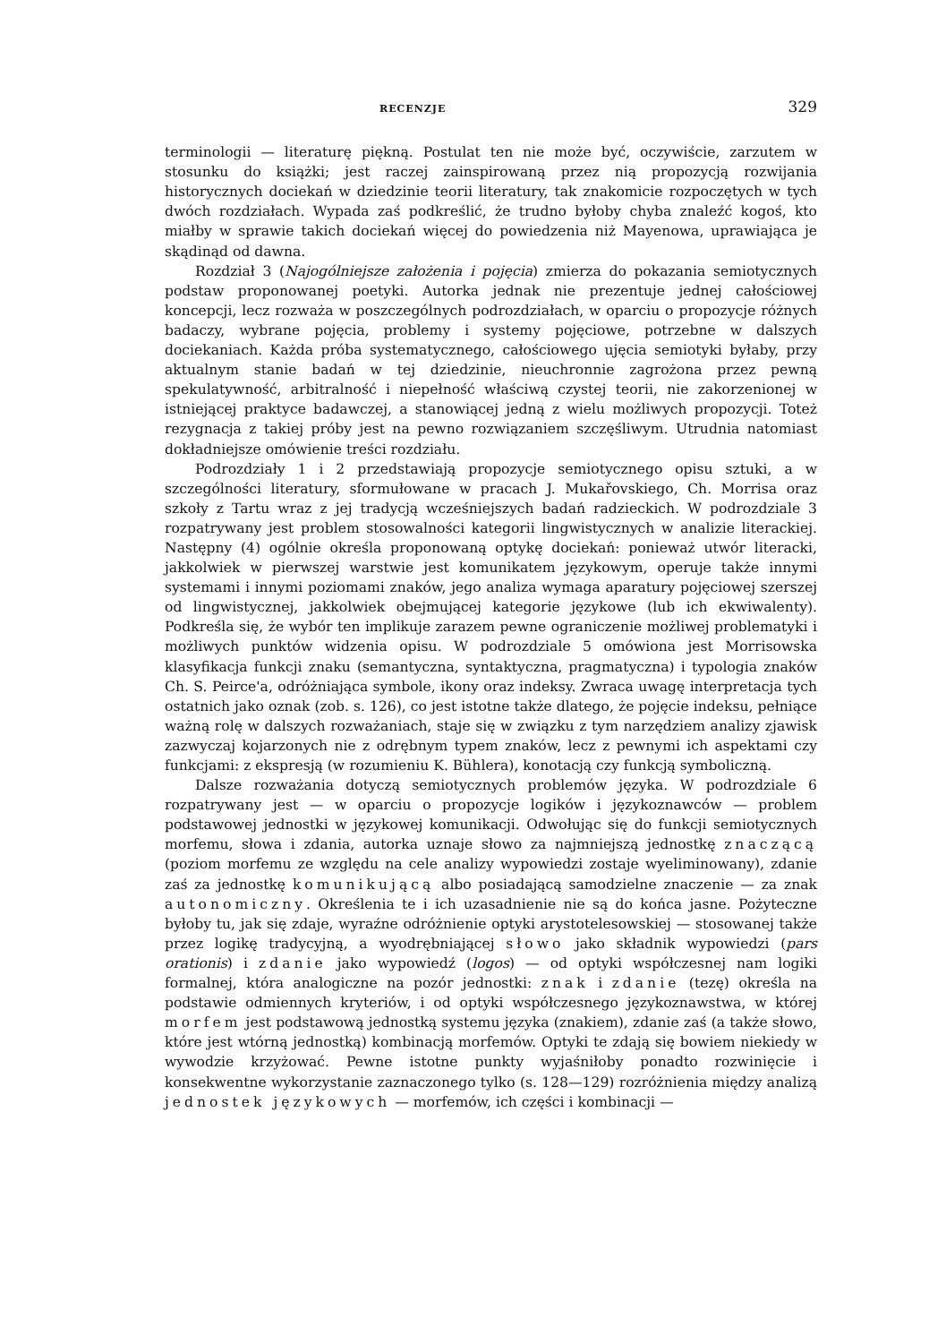RECENZJE 329
terminologii — literaturę piękną. Postulat ten nie może być, oczywiście, zarzutem w stosunku do książki; jest raczej zainspirowaną przez nią propozycją rozwijania historycznych dociekań w dziedzinie teorii literatury, tak znakomicie rozpoczętych w tych dwóch rozdziałach. Wypada zaś podkreślić, że trudno byłoby chyba znaleźć kogoś, kto miałby w sprawie takich dociekań więcej do powiedzenia niż Mayenowa, uprawiająca je skądinąd od dawna.
Rozdział 3 (Najogólniejsze założenia i pojęcia) zmierza do pokazania semiotycznych podstaw proponowanej poetyki. Autorka jednak nie prezentuje jednej całościowej koncepcji, lecz rozważa w poszczególnych podrozdziałach, w oparciu o propozycje różnych badaczy, wybrane pojęcia, problemy i systemy pojęciowe, potrzebne w dalszych dociekaniach. Każda próba systematycznego, całościowego ujęcia semiotyki byłaby, przy aktualnym stanie badań w tej dziedzinie, nieuchronnie zagrożona przez pewną spekulatywność, arbitralność i niepełność właściwą czystej teorii, nie zakorzenionej w istniejącej praktyce badawczej, a stanowiącej jedną z wielu możliwych propozycji. Toteż rezygnacja z takiej próby jest na pewno rozwiązaniem szczęśliwym. Utrudnia natomiast dokładniejsze omówienie treści rozdziału.
Podrozdziały 1 i 2 przedstawiają propozycje semiotycznego opisu sztuki, a w szczególności literatury, sformułowane w pracach J. Mukařovskiego, Ch. Morrisa oraz szkoły z Tartu wraz z jej tradycją wcześniejszych badań radzieckich. W podrozdziale 3 rozpatrywany jest problem stosowalności kategorii lingwistycznych w analizie literackiej. Następny (4) ogólnie określa proponowaną optykę dociekań: ponieważ utwór literacki, jakkolwiek w pierwszej warstwie jest komunikatem językowym, operuje także innymi systemami i innymi poziomami znaków, jego analiza wymaga aparatury pojęciowej szerszej od lingwistycznej, jakkolwiek obejmującej kategorie językowe (lub ich ekwiwalenty). Podkreśla się, że wybór ten implikuje zarazem pewne ograniczenie możliwej problematyki i możliwych punktów widzenia opisu. W podrozdziale 5 omówiona jest Morrisowska klasyfikacja funkcji znaku (semantyczna, syntaktyczna, pragmatyczna) i typologia znaków Ch. S. Peirce'a, odróżniająca symbole, ikony oraz indeksy. Zwraca uwagę interpretacja tych ostatnich jako oznak (zob. s. 126), co jest istotne także dlatego, że pojęcie indeksu, pełniące ważną rolę w dalszych rozważaniach, staje się w związku z tym narzędziem analizy zjawisk zazwyczaj kojarzonych nie z odrębnym typem znaków, lecz z pewnymi ich aspektami czy funkcjami: z ekspresją (w rozumieniu K. Bühlera), konotacją czy funkcją symboliczną.
Dalsze rozważania dotyczą semiotycznych problemów języka. W podrozdziale 6 rozpatrywany jest — w oparciu o propozycje logików i językoznawców — problem podstawowej jednostki w językowej komunikacji. Odwołując się do funkcji semiotycznych morfemu, słowa i zdania, autorka uznaje słowo za najmniejszą jednostkę znaczącą (poziom morfemu ze względu na cele analizy wypowiedzi zostaje wyeliminowany), zdanie zaś za jednostkę komunikującą albo posiadającą samodzielne znaczenie — za znak autonomiczny. Określenia te i ich uzasadnienie nie są do końca jasne. Pożyteczne byłoby tu, jak się zdaje, wyraźne odróżnienie optyki arystotelesowskiej — stosowanej także przez logikę tradycyjną, a wyodrębniającej słowo jako składnik wypowiedzi (pars orationis) i zdanie jako wypowiedź (logos) — od optyki współczesnej nam logiki formalnej, która analogiczne na pozór jednostki: znak i zdanie (tezę) określa na podstawie odmiennych kryteriów, i od optyki współczesnego językoznawstwa, w której morfem jest podstawową jednostką systemu języka (znakiem), zdanie zaś (a także słowo, które jest wtórną jednostką) kombinacją morfemów. Optyki te zdają się bowiem niekiedy w wywodzie krzyżować. Pewne istotne punkty wyjaśniłoby ponadto rozwinięcie i konsekwentne wykorzystanie zaznaczonego tylko (s. 128—129) rozróżnienia między analizą jednostek językowych — morfemów, ich części i kombinacji —